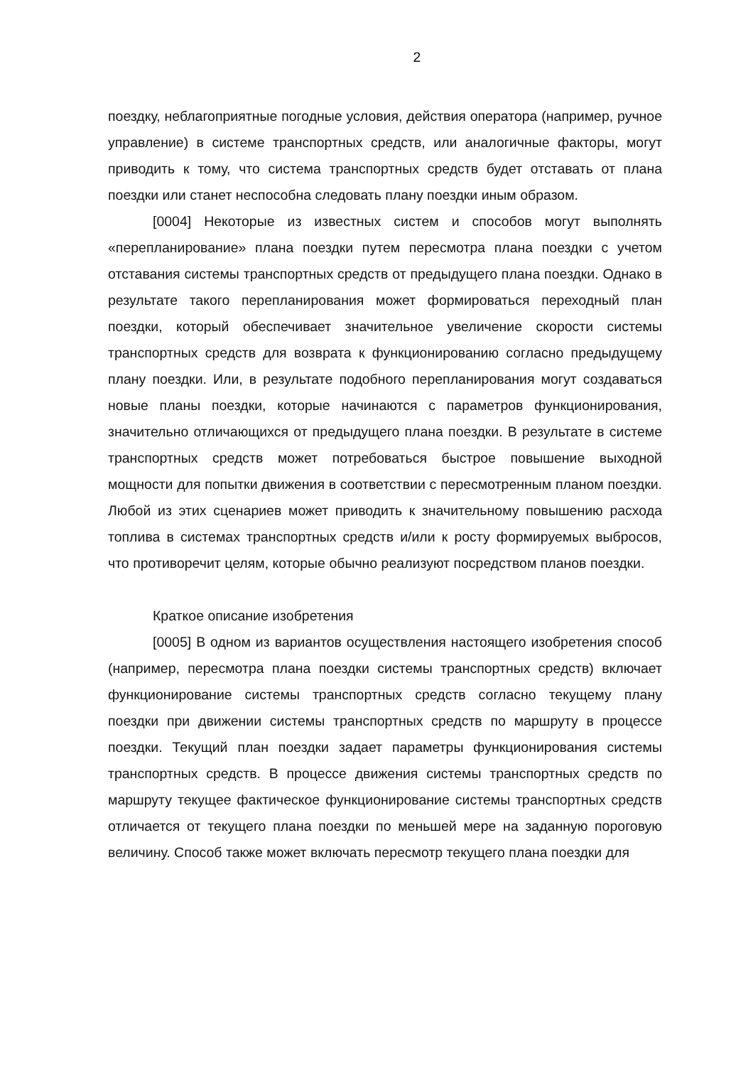2
поездку, неблагоприятные погодные условия, действия оператора (например, ручное управление) в системе транспортных средств, или аналогичные факторы, могут приводить к тому, что система транспортных средств будет отставать от плана поездки или станет неспособна следовать плану поездки иным образом.
[0004] Некоторые из известных систем и способов могут выполнять «перепланирование» плана поездки путем пересмотра плана поездки с учетом отставания системы транспортных средств от предыдущего плана поездки. Однако в результате такого перепланирования может формироваться переходный план поездки, который обеспечивает значительное увеличение скорости системы транспортных средств для возврата к функционированию согласно предыдущему плану поездки. Или, в результате подобного перепланирования могут создаваться новые планы поездки, которые начинаются с параметров функционирования, значительно отличающихся от предыдущего плана поездки. В результате в системе транспортных средств может потребоваться быстрое повышение выходной мощности для попытки движения в соответствии с пересмотренным планом поездки. Любой из этих сценариев может приводить к значительному повышению расхода топлива в системах транспортных средств и/или к росту формируемых выбросов, что противоречит целям, которые обычно реализуют посредством планов поездки.
Краткое описание изобретения
[0005] В одном из вариантов осуществления настоящего изобретения способ (например, пересмотра плана поездки системы транспортных средств) включает функционирование системы транспортных средств согласно текущему плану поездки при движении системы транспортных средств по маршруту в процессе поездки. Текущий план поездки задает параметры функционирования системы транспортных средств. В процессе движения системы транспортных средств по маршруту текущее фактическое функционирование системы транспортных средств отличается от текущего плана поездки по меньшей мере на заданную пороговую величину. Способ также может включать пересмотр текущего плана поездки для